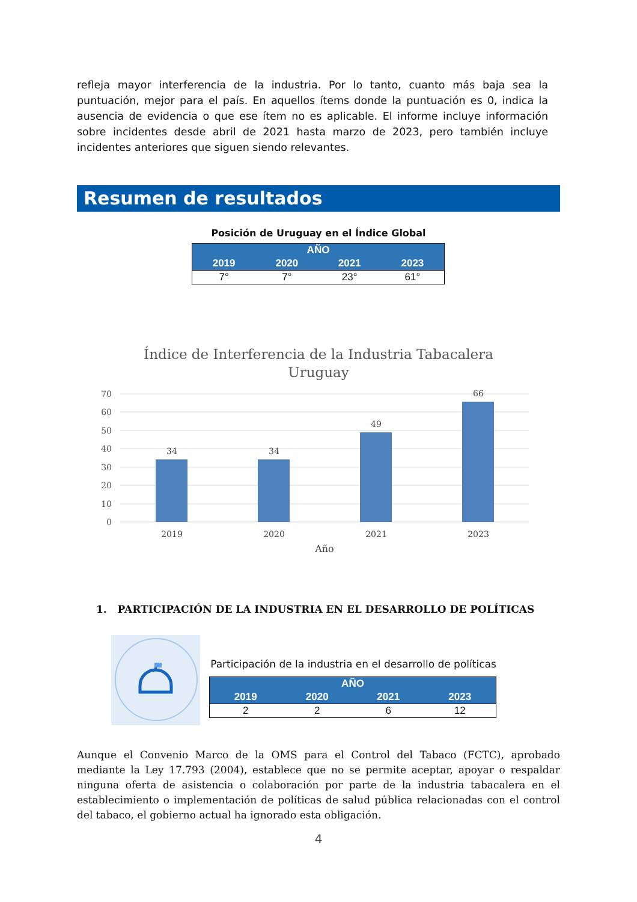refleja mayor interferencia de la industria. Por lo tanto, cuanto más baja sea la puntuación, mejor para el país. En aquellos ítems donde la puntuación es 0, indica la ausencia de evidencia o que ese ítem no es aplicable. El informe incluye información sobre incidentes desde abril de 2021 hasta marzo de 2023, pero también incluye incidentes anteriores que siguen siendo relevantes.
Resumen de resultados
Posición de Uruguay en el Índice Global
| AÑO | | | |
| --- | --- | --- | --- |
| 2019 | 2020 | 2021 | 2023 |
| 7° | 7° | 23° | 61° |
Índice de Interferencia de la Industria Tabacalera
Uruguay
70
60
50
40
30
20
10
0
34
34
49
66
2019
2020
2021
2023
Año
1. PARTICIPACIÓN DE LA INDUSTRIA EN EL DESARROLLO DE POLÍTICAS
Participación de la industria en el desarrollo de políticas
| AÑO | | | |
| --- | --- | --- | --- |
| 2019 | 2020 | 2021 | 2023 |
| 2 | 2 | 6 | 12 |
Aunque el Convenio Marco de la OMS para el Control del Tabaco (FCTC), aprobado mediante la Ley 17.793 (2004), establece que no se permite aceptar, apoyar o respaldar ninguna oferta de asistencia o colaboración por parte de la industria tabacalera en el establecimiento o implementación de políticas de salud pública relacionadas con el control del tabaco, el gobierno actual ha ignorado esta obligación.
4